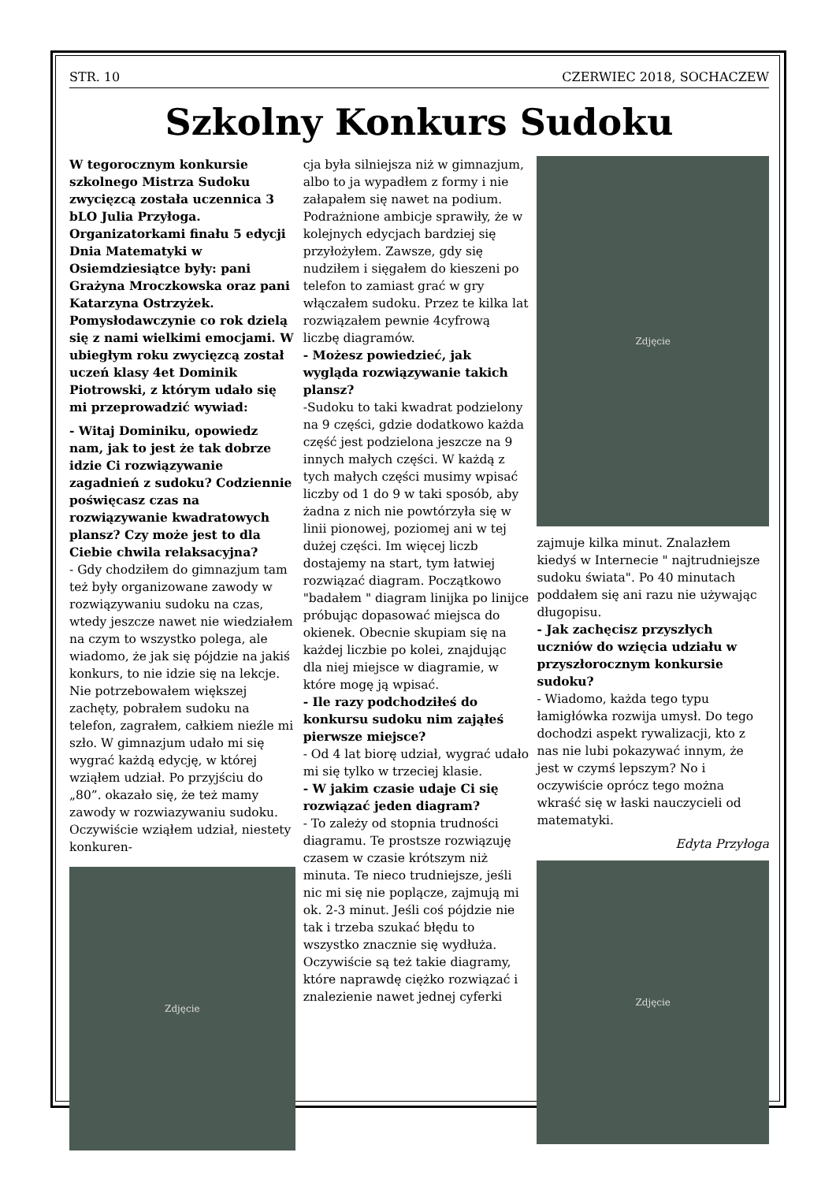STR. 10 CZERWIEC 2018, SOCHACZEW
Szkolny Konkurs Sudoku
W tegorocznym konkursie szkolnego Mistrza Sudoku zwycięzcą została uczennica 3 bLO Julia Przyłoga. Organizatorkami finału 5 edycji Dnia Matematyki w Osiemdziesiątce były: pani Grażyna Mroczkowska oraz pani Katarzyna Ostrzyżek. Pomysłodawczynie co rok dzielą się z nami wielkimi emocjami. W ubiegłym roku zwycięzcą został uczeń klasy 4et Dominik Piotrowski, z którym udało się mi przeprowadzić wywiad:
- Witaj Dominiku, opowiedz nam, jak to jest że tak dobrze idzie Ci rozwiązywanie zagadnień z sudoku? Codziennie poświęcasz czas na rozwiązywanie kwadratowych plansz? Czy może jest to dla Ciebie chwila relaksacyjna?
- Gdy chodziłem do gimnazjum tam też były organizowane zawody w rozwiązywaniu sudoku na czas, wtedy jeszcze nawet nie wiedziałem na czym to wszystko polega, ale wiadomo, że jak się pójdzie na jakiś konkurs, to nie idzie się na lekcje. Nie potrzebowałem większej zachęty, pobrałem sudoku na telefon, zagrałem, całkiem nieźle mi szło. W gimnazjum udało mi się wygrać każdą edycję, w której wziąłem udział. Po przyjściu do „80”. okazało się, że też mamy zawody w rozwiazywaniu sudoku. Oczywiście wziąłem udział, niestety konkuren-
Zdjęcie
cja była silniejsza niż w gimnazjum, albo to ja wypadłem z formy i nie załapałem się nawet na podium. Podrażnione ambicje sprawiły, że w kolejnych edycjach bardziej się przyłożyłem. Zawsze, gdy się nudziłem i sięgałem do kieszeni po telefon to zamiast grać w gry włączałem sudoku. Przez te kilka lat rozwiązałem pewnie 4cyfrową liczbę diagramów.
- Możesz powiedzieć, jak wygląda rozwiązywanie takich plansz?
-Sudoku to taki kwadrat podzielony na 9 części, gdzie dodatkowo każda część jest podzielona jeszcze na 9 innych małych części. W każdą z tych małych części musimy wpisać liczby od 1 do 9 w taki sposób, aby żadna z nich nie powtórzyła się w linii pionowej, poziomej ani w tej dużej części. Im więcej liczb dostajemy na start, tym łatwiej rozwiązać diagram. Początkowo "badałem " diagram linijka po linijce próbując dopasować miejsca do okienek. Obecnie skupiam się na każdej liczbie po kolei, znajdując dla niej miejsce w diagramie, w które mogę ją wpisać.
- Ile razy podchodziłeś do konkursu sudoku nim zająłeś pierwsze miejsce?
- Od 4 lat biorę udział, wygrać udało mi się tylko w trzeciej klasie.
- W jakim czasie udaje Ci się rozwiązać jeden diagram?
- To zależy od stopnia trudności diagramu. Te prostsze rozwiązuję czasem w czasie krótszym niż minuta. Te nieco trudniejsze, jeśli nic mi się nie poplącze, zajmują mi ok. 2-3 minut. Jeśli coś pójdzie nie tak i trzeba szukać błędu to wszystko znacznie się wydłuża. Oczywiście są też takie diagramy, które naprawdę ciężko rozwiązać i znalezienie nawet jednej cyferki
Zdjęcie
zajmuje kilka minut. Znalazłem kiedyś w Internecie " najtrudniejsze sudoku świata". Po 40 minutach poddałem się ani razu nie używając długopisu.
- Jak zachęcisz przyszłych uczniów do wzięcia udziału w przyszłorocznym konkursie sudoku?
- Wiadomo, każda tego typu łamigłówka rozwija umysł. Do tego dochodzi aspekt rywalizacji, kto z nas nie lubi pokazywać innym, że jest w czymś lepszym? No i oczywiście oprócz tego można wkraść się w łaski nauczycieli od matematyki.
Edyta Przyłoga
Zdjęcie